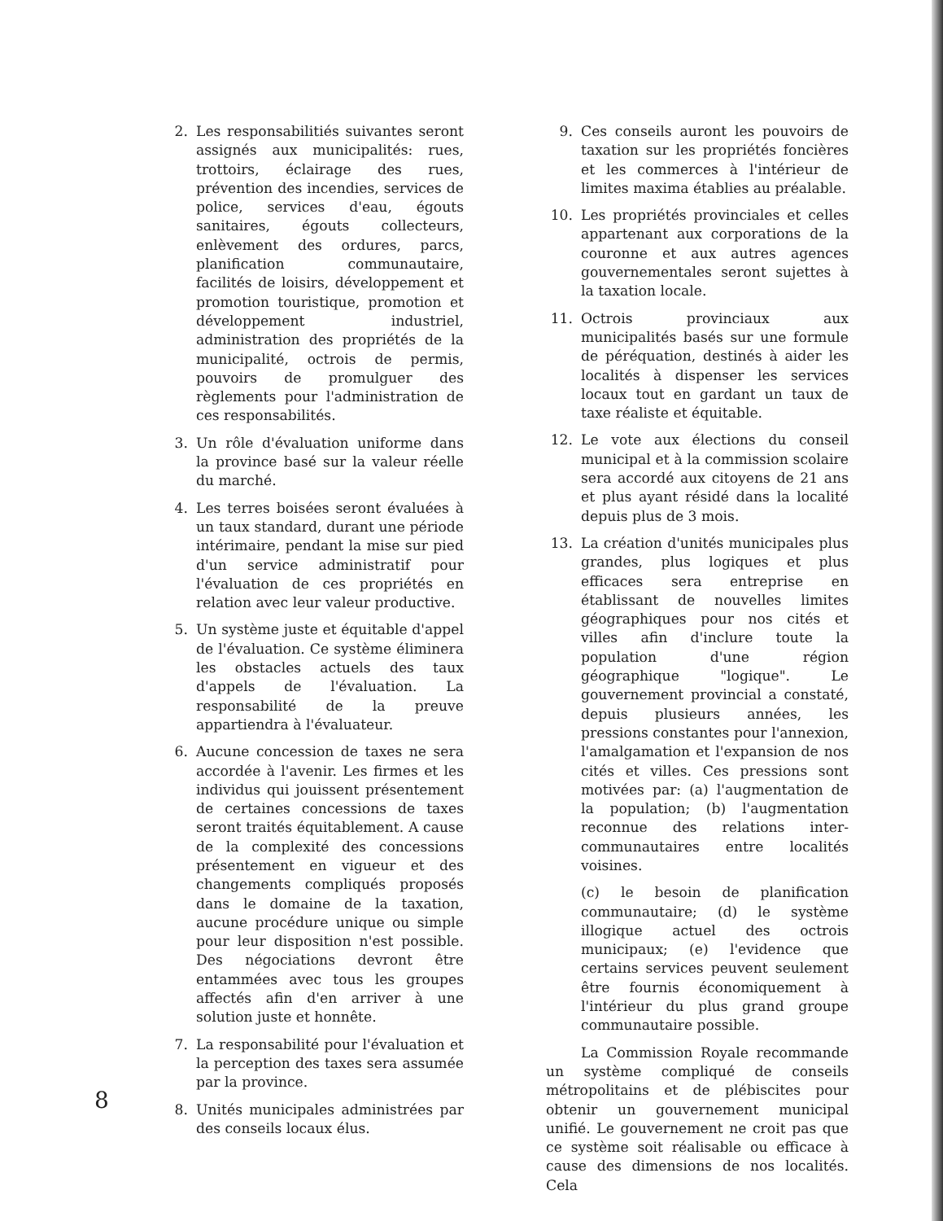2. Les responsabilitiés suivantes seront assignés aux municipalités: rues, trottoirs, éclairage des rues, prévention des incendies, services de police, services d'eau, égouts sanitaires, égouts collecteurs, enlèvement des ordures, parcs, planification communautaire, facilités de loisirs, développement et promotion touristique, promotion et développement industriel, administration des propriétés de la municipalité, octrois de permis, pouvoirs de promulguer des règlements pour l'administration de ces responsabilités.
3. Un rôle d'évaluation uniforme dans la province basé sur la valeur réelle du marché.
4. Les terres boisées seront évaluées à un taux standard, durant une période intérimaire, pendant la mise sur pied d'un service administratif pour l'évaluation de ces propriétés en relation avec leur valeur productive.
5. Un système juste et équitable d'appel de l'évaluation. Ce système éliminera les obstacles actuels des taux d'appels de l'évaluation. La responsabilité de la preuve appartiendra à l'évaluateur.
6. Aucune concession de taxes ne sera accordée à l'avenir. Les firmes et les individus qui jouissent présentement de certaines concessions de taxes seront traités équitablement. A cause de la complexité des concessions présentement en vigueur et des changements compliqués proposés dans le domaine de la taxation, aucune procédure unique ou simple pour leur disposition n'est possible. Des négociations devront être entammées avec tous les groupes affectés afin d'en arriver à une solution juste et honnête.
7. La responsabilité pour l'évaluation et la perception des taxes sera assumée par la province.
8. Unités municipales administrées par des conseils locaux élus.
9. Ces conseils auront les pouvoirs de taxation sur les propriétés foncières et les commerces à l'intérieur de limites maxima établies au préalable.
10. Les propriétés provinciales et celles appartenant aux corporations de la couronne et aux autres agences gouvernementales seront sujettes à la taxation locale.
11. Octrois provinciaux aux municipalités basés sur une formule de péréquation, destinés à aider les localités à dispenser les services locaux tout en gardant un taux de taxe réaliste et équitable.
12. Le vote aux élections du conseil municipal et à la commission scolaire sera accordé aux citoyens de 21 ans et plus ayant résidé dans la localité depuis plus de 3 mois.
13. La création d'unités municipales plus grandes, plus logiques et plus efficaces sera entreprise en établissant de nouvelles limites géographiques pour nos cités et villes afin d'inclure toute la population d'une région géographique "logique". Le gouvernement provincial a constaté, depuis plusieurs années, les pressions constantes pour l'annexion, l'amalgamation et l'expansion de nos cités et villes. Ces pressions sont motivées par: (a) l'augmentation de la population; (b) l'augmentation reconnue des relations inter-communautaires entre localités voisines.
(c) le besoin de planification communautaire; (d) le système illogique actuel des octrois municipaux; (e) l'evidence que certains services peuvent seulement être fournis économiquement à l'intérieur du plus grand groupe communautaire possible.
La Commission Royale recommande un système compliqué de conseils métropolitains et de plébiscites pour obtenir un gouvernement municipal unifié. Le gouvernement ne croit pas que ce système soit réalisable ou efficace à cause des dimensions de nos localités. Cela
8